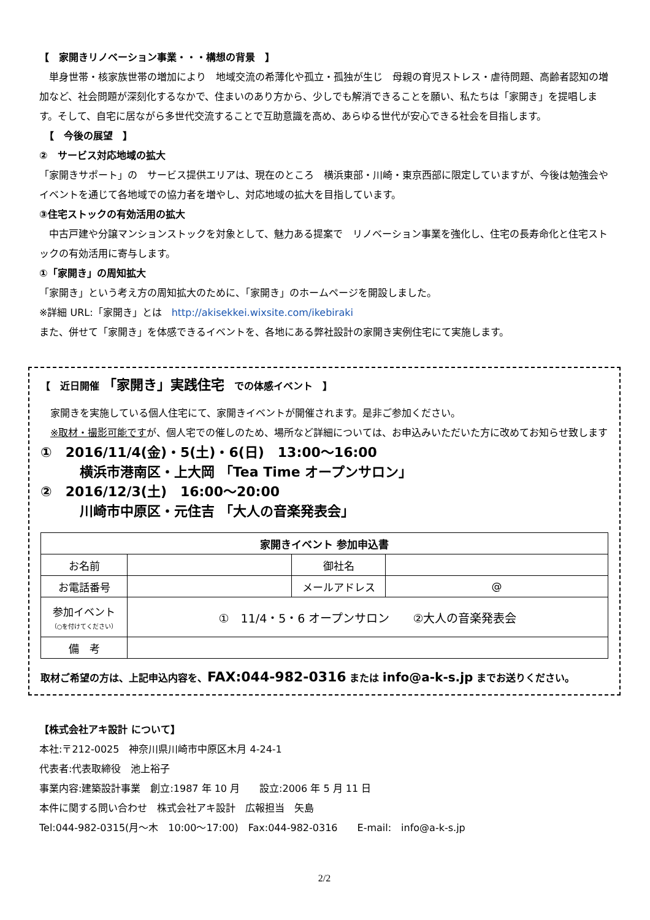【　家開きリノベーション事業・・・構想の背景　】
　単身世帯・核家族世帯の増加により　地域交流の希薄化や孤立・孤独が生じ　母親の育児ストレス・虐待問題、高齢者認知の増加など、社会問題が深刻化するなかで、住まいのあり方から、少しでも解消できることを願い、私たちは「家開き」を提唱します。そして、自宅に居ながら多世代交流することで互助意識を高め、あらゆる世代が安心できる社会を目指します。
　【　今後の展望　】
②　サービス対応地域の拡大
「家開きサポート」の　サービス提供エリアは、現在のところ　横浜東部・川崎・東京西部に限定していますが、今後は勉強会やイベントを通じて各地域での協力者を増やし、対応地域の拡大を目指しています。
③住宅ストックの有効活用の拡大
　中古戸建や分譲マンションストックを対象として、魅力ある提案で　リノベーション事業を強化し、住宅の長寿命化と住宅ストックの有効活用に寄与します。
①「家開き」の周知拡大
「家開き」という考え方の周知拡大のために、「家開き」のホームページを開設しました。
※詳細 URL:「家開き」とは　http://akisekkei.wixsite.com/ikebiraki
また、併せて「家開き」を体感できるイベントを、各地にある弊社設計の家開き実例住宅にて実施します。
【　近日開催 「家開き」実践住宅　での体感イベント　】
　家開きを実施している個人住宅にて、家開きイベントが開催されます。是非ご参加ください。
　※取材・撮影可能ですが、個人宅での催しのため、場所など詳細については、お申込みいただいた方に改めてお知らせ致します
①　2016/11/4(金)・5(土)・6(日)　13:00～16:00
横浜市港南区・上大岡 「Tea Time オープンサロン」
②　2016/12/3(土)　16:00～20:00
川崎市中原区・元住吉 「大人の音楽発表会」
| 家開きイベント 参加申込書 | | | |
| --- | --- | --- | --- |
| お名前 | | 御社名 | |
| お電話番号 | | メールアドレス | @ |
| 参加イベント （○を付けてください） | ① 11/4・5・6 オープンサロン ②大人の音楽発表会 | | |
| 備 考 | | | |
取材ご希望の方は、上記申込内容を、FAX:044-982-0316 または info@a-k-s.jp までお送りください。
【株式会社アキ設計 について】
本社:〒212-0025　神奈川県川崎市中原区木月 4-24-1
代表者:代表取締役　池上裕子
事業内容:建築設計事業　創立:1987 年 10 月　　設立:2006 年 5 月 11 日
本件に関する問い合わせ　株式会社アキ設計　広報担当　矢島
Tel:044-982-0315(月～木　10:00～17:00)　Fax:044-982-0316　　E-mail:　info@a-k-s.jp
2/2